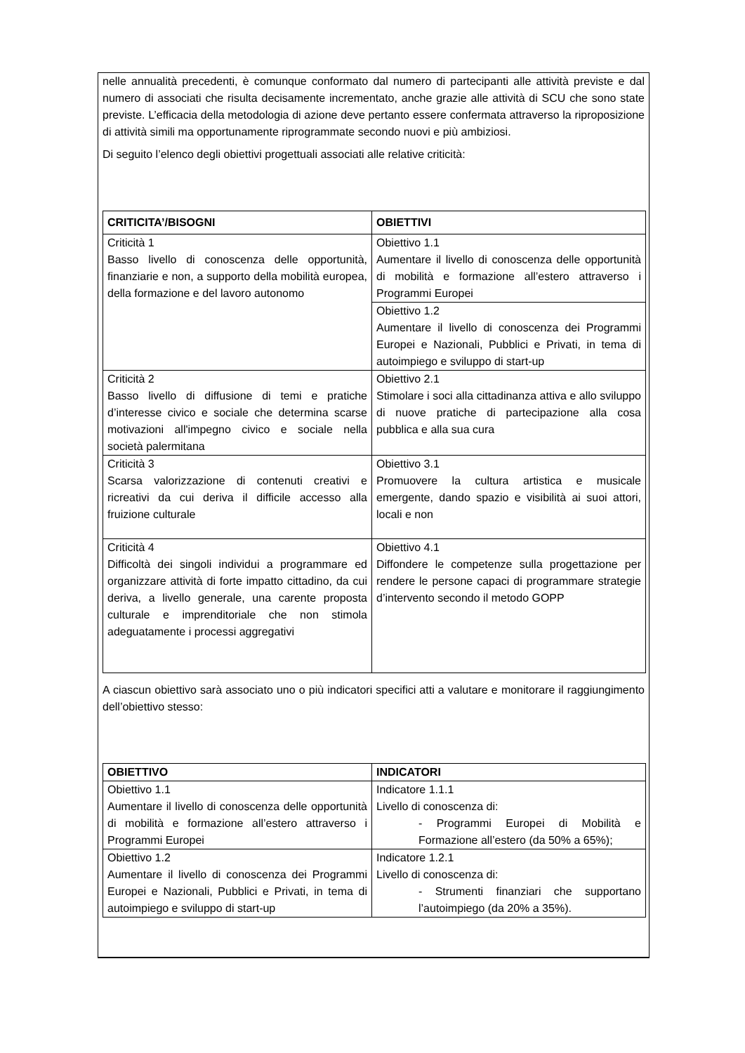nelle annualità precedenti, è comunque conformato dal numero di partecipanti alle attività previste e dal numero di associati che risulta decisamente incrementato, anche grazie alle attività di SCU che sono state previste. L’efficacia della metodologia di azione deve pertanto essere confermata attraverso la riproposizione di attività simili ma opportunamente riprogrammate secondo nuovi e più ambiziosi.
Di seguito l’elenco degli obiettivi progettuali associati alle relative criticità:
| CRITICITA’/BISOGNI | OBIETTIVI |
| --- | --- |
| Criticità 1 Basso livello di conoscenza delle opportunità, finanziarie e non, a supporto della mobilità europea, della formazione e del lavoro autonomo | Obiettivo 1.1 Aumentare il livello di conoscenza delle opportunità di mobilità e formazione all’estero attraverso i Programmi Europei |
| | Obiettivo 1.2 Aumentare il livello di conoscenza dei Programmi Europei e Nazionali, Pubblici e Privati, in tema di autoimpiego e sviluppo di start-up |
| Criticità 2 Basso livello di diffusione di temi e pratiche d’interesse civico e sociale che determina scarse motivazioni all'impegno civico e sociale nella società palermitana | Obiettivo 2.1 Stimolare i soci alla cittadinanza attiva e allo sviluppo di nuove pratiche di partecipazione alla cosa pubblica e alla sua cura |
| Criticità 3 Scarsa valorizzazione di contenuti creativi e ricreativi da cui deriva il difficile accesso alla fruizione culturale | Obiettivo 3.1 Promuovere la cultura artistica e musicale emergente, dando spazio e visibilità ai suoi attori, locali e non |
| Criticità 4 Difficoltà dei singoli individui a programmare ed organizzare attività di forte impatto cittadino, da cui deriva, a livello generale, una carente proposta culturale e imprenditoriale che non stimola adeguatamente i processi aggregativi | Obiettivo 4.1 Diffondere le competenze sulla progettazione per rendere le persone capaci di programmare strategie d’intervento secondo il metodo GOPP |
A ciascun obiettivo sarà associato uno o più indicatori specifici atti a valutare e monitorare il raggiungimento dell’obiettivo stesso:
| OBIETTIVO | INDICATORI |
| --- | --- |
| Obiettivo 1.1 Aumentare il livello di conoscenza delle opportunità di mobilità e formazione all’estero attraverso i Programmi Europei | Indicatore 1.1.1 Livello di conoscenza di: - Programmi Europei di Mobilità e Formazione all’estero (da 50% a 65%); |
| Obiettivo 1.2 Aumentare il livello di conoscenza dei Programmi Europei e Nazionali, Pubblici e Privati, in tema di autoimpiego e sviluppo di start-up | Indicatore 1.2.1 Livello di conoscenza di: - Strumenti finanziari che supportano l’autoimpiego (da 20% a 35%). |